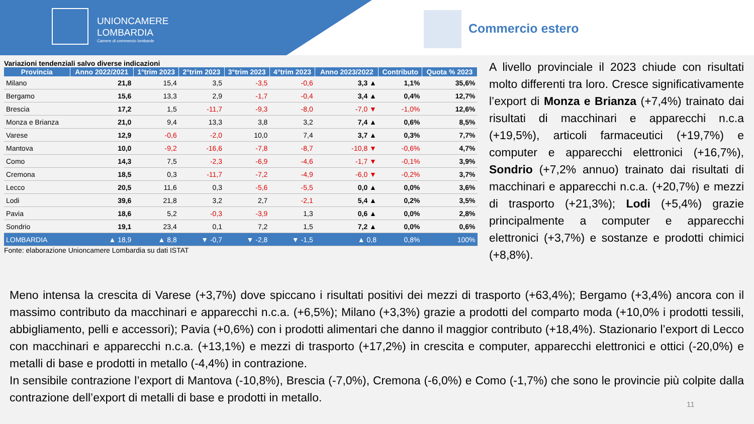UNIONCAMERE
LOMBARDIA
Camere di commercio lombarde
Commercio estero
Variazioni tendenziali salvo diverse indicazioni
| Provincia | Anno 2022/2021 | 1°trim 2023 | 2°trim 2023 | 3°trim 2023 | 4°trim 2023 | Anno 2023/2022 | Contributo | Quota % 2023 |
| --- | --- | --- | --- | --- | --- | --- | --- | --- |
| Milano | 21,8 | 15,4 | 3,5 | -3,5 | -0,6 | 3,3 ▲ | 1,1% | 35,6% |
| Bergamo | 15,6 | 13,3 | 2,9 | -1,7 | -0,4 | 3,4 ▲ | 0,4% | 12,7% |
| Brescia | 17,2 | 1,5 | -11,7 | -9,3 | -8,0 | -7,0 ▼ | -1,0% | 12,6% |
| Monza e Brianza | 21,0 | 9,4 | 13,3 | 3,8 | 3,2 | 7,4 ▲ | 0,6% | 8,5% |
| Varese | 12,9 | -0,6 | -2,0 | 10,0 | 7,4 | 3,7 ▲ | 0,3% | 7,7% |
| Mantova | 10,0 | -9,2 | -16,6 | -7,8 | -8,7 | -10,8 ▼ | -0,6% | 4,7% |
| Como | 14,3 | 7,5 | -2,3 | -6,9 | -4,6 | -1,7 ▼ | -0,1% | 3,9% |
| Cremona | 18,5 | 0,3 | -11,7 | -7,2 | -4,9 | -6,0 ▼ | -0,2% | 3,7% |
| Lecco | 20,5 | 11,6 | 0,3 | -5,6 | -5,5 | 0,0 ▲ | 0,0% | 3,6% |
| Lodi | 39,6 | 21,8 | 3,2 | 2,7 | -2,1 | 5,4 ▲ | 0,2% | 3,5% |
| Pavia | 18,6 | 5,2 | -0,3 | -3,9 | 1,3 | 0,6 ▲ | 0,0% | 2,8% |
| Sondrio | 19,1 | 23,4 | 0,1 | 7,2 | 1,5 | 7,2 ▲ | 0,0% | 0,6% |
| LOMBARDIA | ▲ 18,9 | ▲ 8,8 | ▼ -0,7 | ▼ -2,8 | ▼ -1,5 | ▲ 0,8 | 0,8% | 100% |
Fonte: elaborazione Unioncamere Lombardia su dati ISTAT
A livello provinciale il 2023 chiude con risultati molto differenti tra loro. Cresce significativamente l’export di Monza e Brianza (+7,4%) trainato dai risultati di macchinari e apparecchi n.c.a (+19,5%), articoli farmaceutici (+19,7%) e computer e apparecchi elettronici (+16,7%), Sondrio (+7,2% annuo) trainato dai risultati di macchinari e apparecchi n.c.a. (+20,7%) e mezzi di trasporto (+21,3%); Lodi (+5,4%) grazie principalmente a computer e apparecchi elettronici (+3,7%) e sostanze e prodotti chimici (+8,8%).
Meno intensa la crescita di Varese (+3,7%) dove spiccano i risultati positivi dei mezzi di trasporto (+63,4%); Bergamo (+3,4%) ancora con il massimo contributo da macchinari e apparecchi n.c.a. (+6,5%); Milano (+3,3%) grazie a prodotti del comparto moda (+10,0% i prodotti tessili, abbigliamento, pelli e accessori); Pavia (+0,6%) con i prodotti alimentari che danno il maggior contributo (+18,4%). Stazionario l’export di Lecco con macchinari e apparecchi n.c.a. (+13,1%) e mezzi di trasporto (+17,2%) in crescita e computer, apparecchi elettronici e ottici (-20,0%) e metalli di base e prodotti in metallo (-4,4%) in contrazione.
In sensibile contrazione l’export di Mantova (-10,8%), Brescia (-7,0%), Cremona (-6,0%) e Como (-1,7%) che sono le provincie più colpite dalla contrazione dell’export di metalli di base e prodotti in metallo.
11